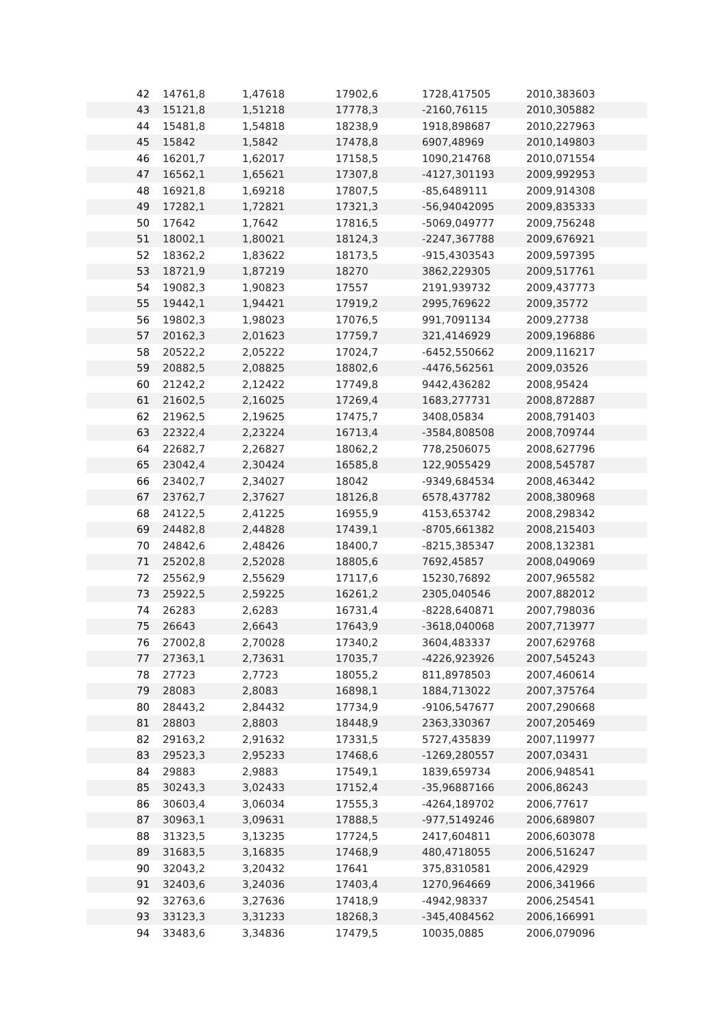| 42 | 14761,8 | 1,47618 | 17902,6 | 1728,417505 | 2010,383603 |
| 43 | 15121,8 | 1,51218 | 17778,3 | -2160,76115 | 2010,305882 |
| 44 | 15481,8 | 1,54818 | 18238,9 | 1918,898687 | 2010,227963 |
| 45 | 15842 | 1,5842 | 17478,8 | 6907,48969 | 2010,149803 |
| 46 | 16201,7 | 1,62017 | 17158,5 | 1090,214768 | 2010,071554 |
| 47 | 16562,1 | 1,65621 | 17307,8 | -4127,301193 | 2009,992953 |
| 48 | 16921,8 | 1,69218 | 17807,5 | -85,6489111 | 2009,914308 |
| 49 | 17282,1 | 1,72821 | 17321,3 | -56,94042095 | 2009,835333 |
| 50 | 17642 | 1,7642 | 17816,5 | -5069,049777 | 2009,756248 |
| 51 | 18002,1 | 1,80021 | 18124,3 | -2247,367788 | 2009,676921 |
| 52 | 18362,2 | 1,83622 | 18173,5 | -915,4303543 | 2009,597395 |
| 53 | 18721,9 | 1,87219 | 18270 | 3862,229305 | 2009,517761 |
| 54 | 19082,3 | 1,90823 | 17557 | 2191,939732 | 2009,437773 |
| 55 | 19442,1 | 1,94421 | 17919,2 | 2995,769622 | 2009,35772 |
| 56 | 19802,3 | 1,98023 | 17076,5 | 991,7091134 | 2009,27738 |
| 57 | 20162,3 | 2,01623 | 17759,7 | 321,4146929 | 2009,196886 |
| 58 | 20522,2 | 2,05222 | 17024,7 | -6452,550662 | 2009,116217 |
| 59 | 20882,5 | 2,08825 | 18802,6 | -4476,562561 | 2009,03526 |
| 60 | 21242,2 | 2,12422 | 17749,8 | 9442,436282 | 2008,95424 |
| 61 | 21602,5 | 2,16025 | 17269,4 | 1683,277731 | 2008,872887 |
| 62 | 21962,5 | 2,19625 | 17475,7 | 3408,05834 | 2008,791403 |
| 63 | 22322,4 | 2,23224 | 16713,4 | -3584,808508 | 2008,709744 |
| 64 | 22682,7 | 2,26827 | 18062,2 | 778,2506075 | 2008,627796 |
| 65 | 23042,4 | 2,30424 | 16585,8 | 122,9055429 | 2008,545787 |
| 66 | 23402,7 | 2,34027 | 18042 | -9349,684534 | 2008,463442 |
| 67 | 23762,7 | 2,37627 | 18126,8 | 6578,437782 | 2008,380968 |
| 68 | 24122,5 | 2,41225 | 16955,9 | 4153,653742 | 2008,298342 |
| 69 | 24482,8 | 2,44828 | 17439,1 | -8705,661382 | 2008,215403 |
| 70 | 24842,6 | 2,48426 | 18400,7 | -8215,385347 | 2008,132381 |
| 71 | 25202,8 | 2,52028 | 18805,6 | 7692,45857 | 2008,049069 |
| 72 | 25562,9 | 2,55629 | 17117,6 | 15230,76892 | 2007,965582 |
| 73 | 25922,5 | 2,59225 | 16261,2 | 2305,040546 | 2007,882012 |
| 74 | 26283 | 2,6283 | 16731,4 | -8228,640871 | 2007,798036 |
| 75 | 26643 | 2,6643 | 17643,9 | -3618,040068 | 2007,713977 |
| 76 | 27002,8 | 2,70028 | 17340,2 | 3604,483337 | 2007,629768 |
| 77 | 27363,1 | 2,73631 | 17035,7 | -4226,923926 | 2007,545243 |
| 78 | 27723 | 2,7723 | 18055,2 | 811,8978503 | 2007,460614 |
| 79 | 28083 | 2,8083 | 16898,1 | 1884,713022 | 2007,375764 |
| 80 | 28443,2 | 2,84432 | 17734,9 | -9106,547677 | 2007,290668 |
| 81 | 28803 | 2,8803 | 18448,9 | 2363,330367 | 2007,205469 |
| 82 | 29163,2 | 2,91632 | 17331,5 | 5727,435839 | 2007,119977 |
| 83 | 29523,3 | 2,95233 | 17468,6 | -1269,280557 | 2007,03431 |
| 84 | 29883 | 2,9883 | 17549,1 | 1839,659734 | 2006,948541 |
| 85 | 30243,3 | 3,02433 | 17152,4 | -35,96887166 | 2006,86243 |
| 86 | 30603,4 | 3,06034 | 17555,3 | -4264,189702 | 2006,77617 |
| 87 | 30963,1 | 3,09631 | 17888,5 | -977,5149246 | 2006,689807 |
| 88 | 31323,5 | 3,13235 | 17724,5 | 2417,604811 | 2006,603078 |
| 89 | 31683,5 | 3,16835 | 17468,9 | 480,4718055 | 2006,516247 |
| 90 | 32043,2 | 3,20432 | 17641 | 375,8310581 | 2006,42929 |
| 91 | 32403,6 | 3,24036 | 17403,4 | 1270,964669 | 2006,341966 |
| 92 | 32763,6 | 3,27636 | 17418,9 | -4942,98337 | 2006,254541 |
| 93 | 33123,3 | 3,31233 | 18268,3 | -345,4084562 | 2006,166991 |
| 94 | 33483,6 | 3,34836 | 17479,5 | 10035,0885 | 2006,079096 |